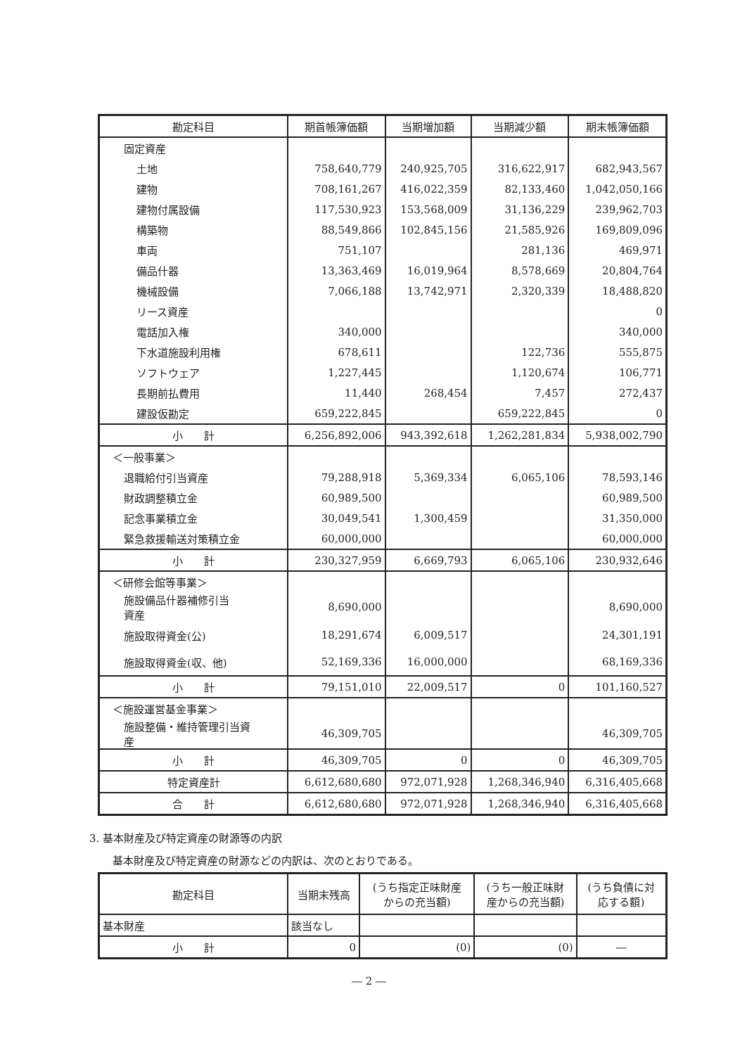| 勘定科目 | 期首帳簿価額 | 当期増加額 | 当期減少額 | 期末帳簿価額 |
| --- | --- | --- | --- | --- |
| 固定資産 | | | | |
| 土地 | 758,640,779 | 240,925,705 | 316,622,917 | 682,943,567 |
| 建物 | 708,161,267 | 416,022,359 | 82,133,460 | 1,042,050,166 |
| 建物付属設備 | 117,530,923 | 153,568,009 | 31,136,229 | 239,962,703 |
| 構築物 | 88,549,866 | 102,845,156 | 21,585,926 | 169,809,096 |
| 車両 | 751,107 | | 281,136 | 469,971 |
| 備品什器 | 13,363,469 | 16,019,964 | 8,578,669 | 20,804,764 |
| 機械設備 | 7,066,188 | 13,742,971 | 2,320,339 | 18,488,820 |
| リース資産 | | | | 0 |
| 電話加入権 | 340,000 | | | 340,000 |
| 下水道施設利用権 | 678,611 | | 122,736 | 555,875 |
| ソフトウェア | 1,227,445 | | 1,120,674 | 106,771 |
| 長期前払費用 | 11,440 | 268,454 | 7,457 | 272,437 |
| 建設仮勘定 | 659,222,845 | | 659,222,845 | 0 |
| 小 計 | 6,256,892,006 | 943,392,618 | 1,262,281,834 | 5,938,002,790 |
| ＜一般事業＞ | | | | |
| 退職給付引当資産 | 79,288,918 | 5,369,334 | 6,065,106 | 78,593,146 |
| 財政調整積立金 | 60,989,500 | | | 60,989,500 |
| 記念事業積立金 | 30,049,541 | 1,300,459 | | 31,350,000 |
| 緊急救援輸送対策積立金 | 60,000,000 | | | 60,000,000 |
| 小 計 | 230,327,959 | 6,669,793 | 6,065,106 | 230,932,646 |
| ＜研修会館等事業＞ | | | | |
| 施設備品什器補修引当 資産 | 8,690,000 | | | 8,690,000 |
| 施設取得資金(公) | 18,291,674 | 6,009,517 | | 24,301,191 |
| 施設取得資金(収、他) | 52,169,336 | 16,000,000 | | 68,169,336 |
| 小 計 | 79,151,010 | 22,009,517 | 0 | 101,160,527 |
| ＜施設運営基金事業＞ | | | | |
| 施設整備・維持管理引当資 産 | 46,309,705 | | | 46,309,705 |
| 小 計 | 46,309,705 | 0 | 0 | 46,309,705 |
| 特定資産計 | 6,612,680,680 | 972,071,928 | 1,268,346,940 | 6,316,405,668 |
| 合 計 | 6,612,680,680 | 972,071,928 | 1,268,346,940 | 6,316,405,668 |
3. 基本財産及び特定資産の財源等の内訳
基本財産及び特定資産の財源などの内訳は、次のとおりである。
| 勘定科目 | 当期末残高 | (うち指定正味財産 からの充当額) | (うち一般正味財 産からの充当額) | (うち負債に対 応する額) |
| --- | --- | --- | --- | --- |
| 基本財産 | 該当なし | | | |
| 小 計 | 0 | (0) | (0) | ― |
― 2 ―